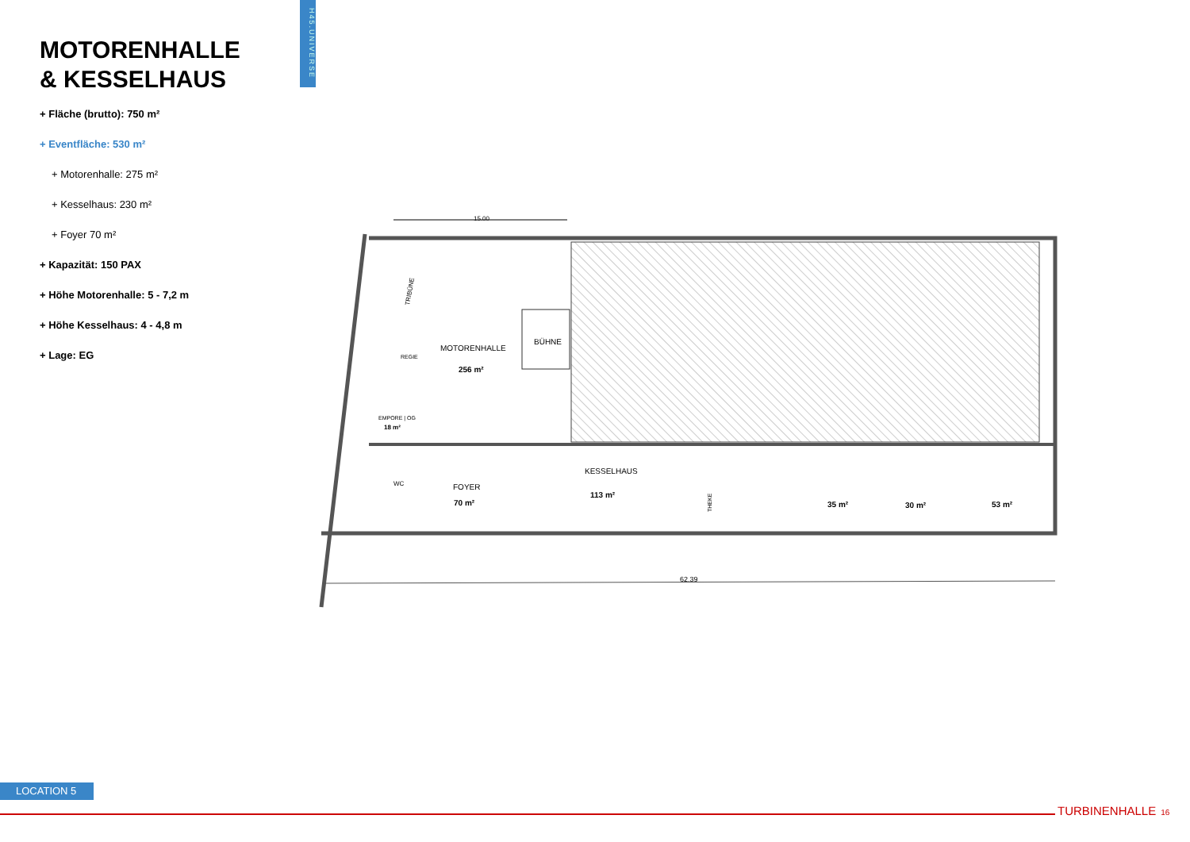H45.UNIVERSE
MOTORENHALLE
& KESSELHAUS
+ Fläche (brutto): 750 m²
+ Eventfläche: 530 m²
+ Motorenhalle: 275 m²
+ Kesselhaus: 230 m²
+ Foyer 70 m²
+ Kapazität: 150 PAX
+ Höhe Motorenhalle: 5 - 7,2 m
+ Höhe Kesselhaus: 4 - 4,8 m
+ Lage: EG
15.00
BÜHNE
MOTORENHALLE
256 m²
REGIE
TRIBÜNE
EMPORE | OG
18 m²
WC
FOYER
70 m²
KESSELHAUS
113 m²
THEKE
35 m²
30 m²
53 m²
62.39
LOCATION 5
TURBINENHALLE 16